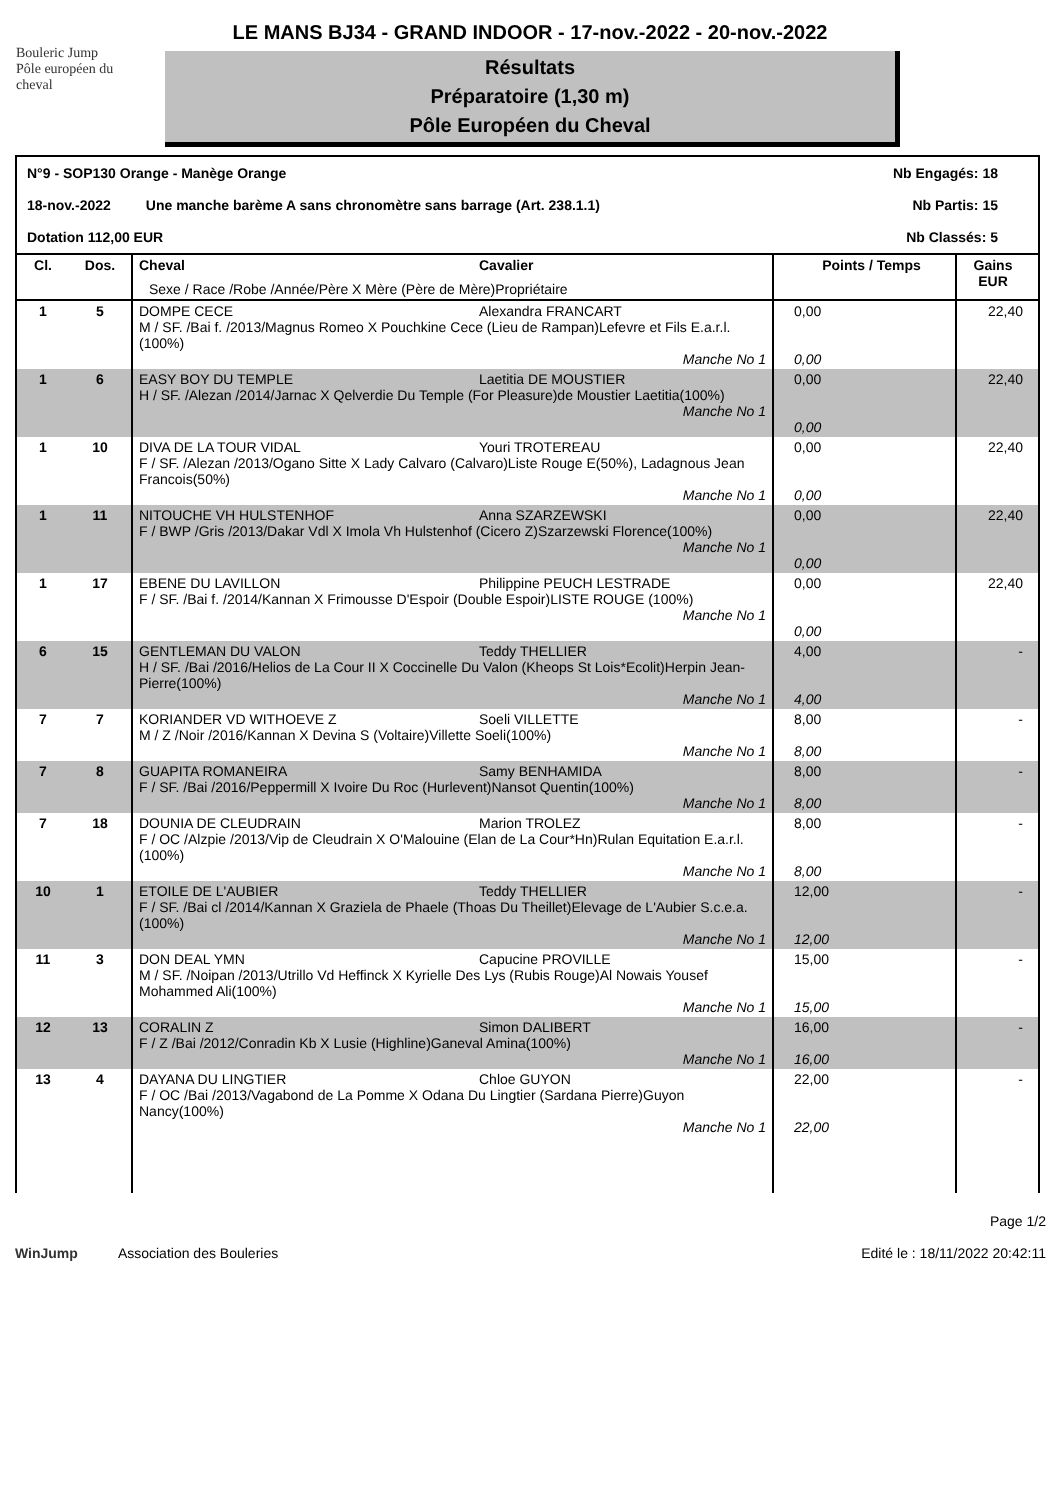Bouleric Jump
Pôle européen du cheval
LE MANS BJ34 - GRAND INDOOR - 17-nov.-2022 - 20-nov.-2022
Résultats
Préparatoire (1,30 m)
Pôle Européen du Cheval
N°9 - SOP130 Orange - Manège Orange Nb Engagés: 18
18-nov.-2022 Une manche barème A sans chronomètre sans barrage (Art. 238.1.1) Nb Partis: 15
Dotation 112,00 EUR Nb Classés: 5
| Cl. | Dos. | Cheval Cavalier Sexe / Race /Robe /Année/Père X Mère (Père de Mère)Propriétaire | Points / Temps | Gains EUR |
| --- | --- | --- | --- | --- |
| 1 | 5 | DOMPE CECE Alexandra FRANCART M / SF. /Bai f. /2013/Magnus Romeo X Pouchkine Cece (Lieu de Rampan)Lefevre et Fils E.a.r.l.(100%) Manche No 1 | 0,00 0,00 | 22,40 |
| 1 | 6 | EASY BOY DU TEMPLE Laetitia DE MOUSTIER H / SF. /Alezan /2014/Jarnac X Qelverdie Du Temple (For Pleasure)de Moustier Laetitia(100%) Manche No 1 | 0,00 0,00 | 22,40 |
| 1 | 10 | DIVA DE LA TOUR VIDAL Youri TROTEREAU F / SF. /Alezan /2013/Ogano Sitte X Lady Calvaro (Calvaro)Liste Rouge E(50%), Ladagnous Jean Francois(50%) Manche No 1 | 0,00 0,00 | 22,40 |
| 1 | 11 | NITOUCHE VH HULSTENHOF Anna SZARZEWSKI F / BWP /Gris /2013/Dakar Vdl X Imola Vh Hulstenhof (Cicero Z)Szarzewski Florence(100%) Manche No 1 | 0,00 0,00 | 22,40 |
| 1 | 17 | EBENE DU LAVILLON Philippine PEUCH LESTRADE F / SF. /Bai f. /2014/Kannan X Frimousse D'Espoir (Double Espoir)LISTE ROUGE (100%) Manche No 1 | 0,00 0,00 | 22,40 |
| 6 | 15 | GENTLEMAN DU VALON Teddy THELLIER H / SF. /Bai /2016/Helios de La Cour II X Coccinelle Du Valon (Kheops St Lois*Ecolit)Herpin Jean-Pierre(100%) Manche No 1 | 4,00 4,00 | - |
| 7 | 7 | KORIANDER VD WITHOEVE Z Soeli VILLETTE M / Z /Noir /2016/Kannan X Devina S (Voltaire)Villette Soeli(100%) Manche No 1 | 8,00 8,00 | - |
| 7 | 8 | GUAPITA ROMANEIRA Samy BENHAMIDA F / SF. /Bai /2016/Peppermill X Ivoire Du Roc (Hurlevent)Nansot Quentin(100%) Manche No 1 | 8,00 8,00 | - |
| 7 | 18 | DOUNIA DE CLEUDRAIN Marion TROLEZ F / OC /Alzpie /2013/Vip de Cleudrain X O'Malouine (Elan de La Cour*Hn)Rulan Equitation E.a.r.l.(100%) Manche No 1 | 8,00 8,00 | - |
| 10 | 1 | ETOILE DE L'AUBIER Teddy THELLIER F / SF. /Bai cl /2014/Kannan X Graziela de Phaele (Thoas Du Theillet)Elevage de L'Aubier S.c.e.a.(100%) Manche No 1 | 12,00 12,00 | - |
| 11 | 3 | DON DEAL YMN Capucine PROVILLE M / SF. /Noipan /2013/Utrillo Vd Heffinck X Kyrielle Des Lys (Rubis Rouge)Al Nowais Yousef Mohammed Ali(100%) Manche No 1 | 15,00 15,00 | - |
| 12 | 13 | CORALIN Z Simon DALIBERT F / Z /Bai /2012/Conradin Kb X Lusie (Highline)Ganeval Amina(100%) Manche No 1 | 16,00 16,00 | - |
| 13 | 4 | DAYANA DU LINGTIER Chloe GUYON F / OC /Bai /2013/Vagabond de La Pomme X Odana Du Lingtier (Sardana Pierre)Guyon Nancy(100%) Manche No 1 | 22,00 22,00 | - |
WinJump Association des Bouleries Page 1/2
Edité le : 18/11/2022 20:42:11